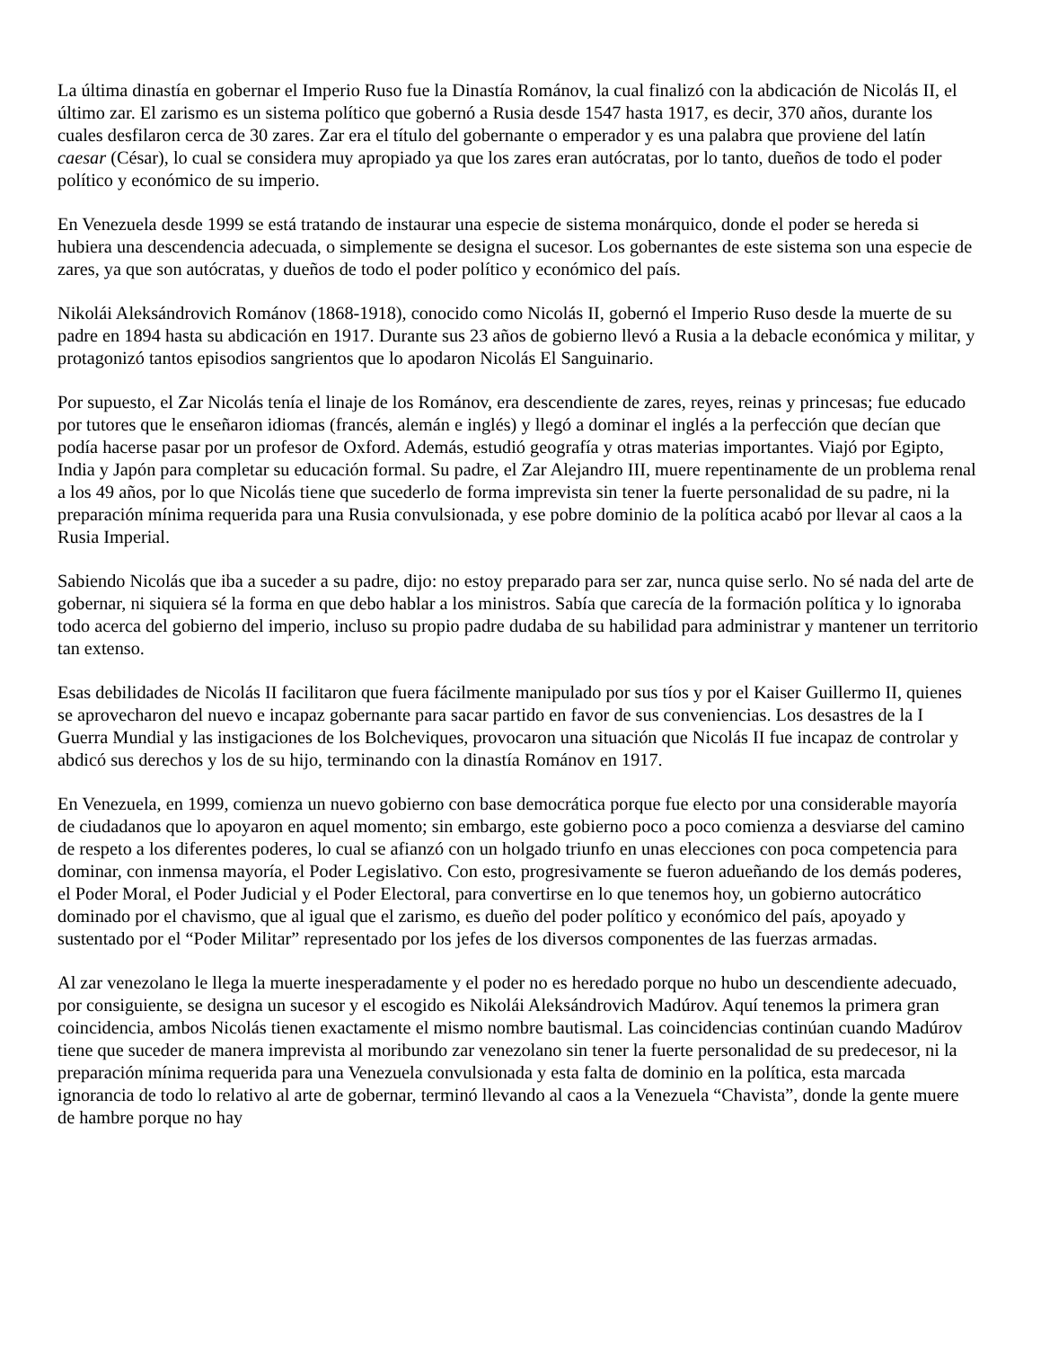La última dinastía en gobernar el Imperio Ruso fue la Dinastía Románov, la cual finalizó con la abdicación de Nicolás II, el último zar. El zarismo es un sistema político que gobernó a Rusia desde 1547 hasta 1917, es decir, 370 años, durante los cuales desfilaron cerca de 30 zares. Zar era el título del gobernante o emperador y es una palabra que proviene del latín caesar (César), lo cual se considera muy apropiado ya que los zares eran autócratas, por lo tanto, dueños de todo el poder político y económico de su imperio.
En Venezuela desde 1999 se está tratando de instaurar una especie de sistema monárquico, donde el poder se hereda si hubiera una descendencia adecuada, o simplemente se designa el sucesor. Los gobernantes de este sistema son una especie de zares, ya que son autócratas, y dueños de todo el poder político y económico del país.
Nikolái Aleksándrovich Románov (1868-1918), conocido como Nicolás II, gobernó el Imperio Ruso desde la muerte de su padre en 1894 hasta su abdicación en 1917. Durante sus 23 años de gobierno llevó a Rusia a la debacle económica y militar, y protagonizó tantos episodios sangrientos que lo apodaron Nicolás El Sanguinario.
Por supuesto, el Zar Nicolás tenía el linaje de los Románov, era descendiente de zares, reyes, reinas y princesas; fue educado por tutores que le enseñaron idiomas (francés, alemán e inglés) y llegó a dominar el inglés a la perfección que decían que podía hacerse pasar por un profesor de Oxford. Además, estudió geografía y otras materias importantes. Viajó por Egipto, India y Japón para completar su educación formal. Su padre, el Zar Alejandro III, muere repentinamente de un problema renal a los 49 años, por lo que Nicolás tiene que sucederlo de forma imprevista sin tener la fuerte personalidad de su padre, ni la preparación mínima requerida para una Rusia convulsionada, y ese pobre dominio de la política acabó por llevar al caos a la Rusia Imperial.
Sabiendo Nicolás que iba a suceder a su padre, dijo: no estoy preparado para ser zar, nunca quise serlo. No sé nada del arte de gobernar, ni siquiera sé la forma en que debo hablar a los ministros. Sabía que carecía de la formación política y lo ignoraba todo acerca del gobierno del imperio, incluso su propio padre dudaba de su habilidad para administrar y mantener un territorio tan extenso.
Esas debilidades de Nicolás II facilitaron que fuera fácilmente manipulado por sus tíos y por el Kaiser Guillermo II, quienes se aprovecharon del nuevo e incapaz gobernante para sacar partido en favor de sus conveniencias. Los desastres de la I Guerra Mundial y las instigaciones de los Bolcheviques, provocaron una situación que Nicolás II fue incapaz de controlar y abdicó sus derechos y los de su hijo, terminando con la dinastía Románov en 1917.
En Venezuela, en 1999, comienza un nuevo gobierno con base democrática porque fue electo por una considerable mayoría de ciudadanos que lo apoyaron en aquel momento; sin embargo, este gobierno poco a poco comienza a desviarse del camino de respeto a los diferentes poderes, lo cual se afianzó con un holgado triunfo en unas elecciones con poca competencia para dominar, con inmensa mayoría, el Poder Legislativo. Con esto, progresivamente se fueron adueñando de los demás poderes, el Poder Moral, el Poder Judicial y el Poder Electoral, para convertirse en lo que tenemos hoy, un gobierno autocrático dominado por el chavismo, que al igual que el zarismo, es dueño del poder político y económico del país, apoyado y sustentado por el “Poder Militar” representado por los jefes de los diversos componentes de las fuerzas armadas.
Al zar venezolano le llega la muerte inesperadamente y el poder no es heredado porque no hubo un descendiente adecuado, por consiguiente, se designa un sucesor y el escogido es Nikolái Aleksándrovich Madúrov. Aquí tenemos la primera gran coincidencia, ambos Nicolás tienen exactamente el mismo nombre bautismal. Las coincidencias continúan cuando Madúrov tiene que suceder de manera imprevista al moribundo zar venezolano sin tener la fuerte personalidad de su predecesor, ni la preparación mínima requerida para una Venezuela convulsionada y esta falta de dominio en la política, esta marcada ignorancia de todo lo relativo al arte de gobernar, terminó llevando al caos a la Venezuela “Chavista”, donde la gente muere de hambre porque no hay